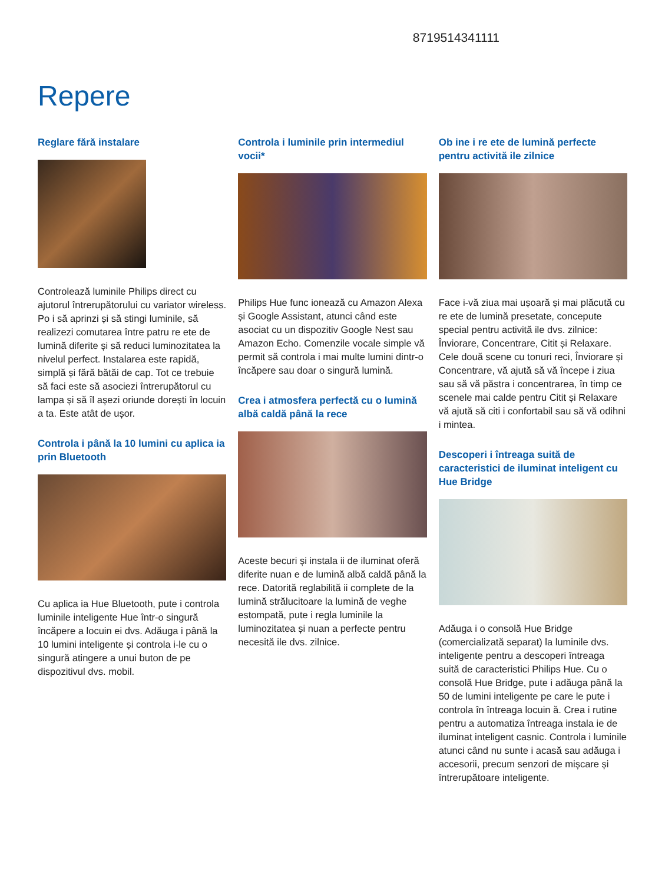8719514341111
Repere
Reglare fără instalare
Controlează luminile Philips direct cu ajutorul întrerupătorului cu variator wireless. Po i să aprinzi și să stingi luminile, să realizezi comutarea între patru re ete de lumină diferite și să reduci luminozitatea la nivelul perfect. Instalarea este rapidă, simplă și fără bătăi de cap. Tot ce trebuie să faci este să asociezi întrerupătorul cu lampa și să îl așezi oriunde dorești în locuin a ta. Este atât de ușor.
Controla i până la 10 lumini cu aplica ia prin Bluetooth
Cu aplica ia Hue Bluetooth, pute i controla luminile inteligente Hue într-o singură încăpere a locuin ei dvs. Adăuga i până la 10 lumini inteligente și controla i-le cu o singură atingere a unui buton de pe dispozitivul dvs. mobil.
Controla i luminile prin intermediul vocii*
Philips Hue func ionează cu Amazon Alexa și Google Assistant, atunci când este asociat cu un dispozitiv Google Nest sau Amazon Echo. Comenzile vocale simple vă permit să controla i mai multe lumini dintr-o încăpere sau doar o singură lumină.
Crea i atmosfera perfectă cu o lumină albă caldă până la rece
Aceste becuri și instala ii de iluminat oferă diferite nuan e de lumină albă caldă până la rece. Datorită reglabilită ii complete de la lumină strălucitoare la lumină de veghe estompată, pute i regla luminile la luminozitatea și nuan a perfecte pentru necesită ile dvs. zilnice.
Ob ine i re ete de lumină perfecte pentru activită ile zilnice
Face i-vă ziua mai ușoară și mai plăcută cu re ete de lumină presetate, concepute special pentru activită ile dvs. zilnice: Înviorare, Concentrare, Citit și Relaxare. Cele două scene cu tonuri reci, Înviorare și Concentrare, vă ajută să vă începe i ziua sau să vă păstra i concentrarea, în timp ce scenele mai calde pentru Citit și Relaxare vă ajută să citi i confortabil sau să vă odihni i mintea.
Descoperi i întreaga suită de caracteristici de iluminat inteligent cu Hue Bridge
Adăuga i o consolă Hue Bridge (comercializată separat) la luminile dvs. inteligente pentru a descoperi întreaga suită de caracteristici Philips Hue. Cu o consolă Hue Bridge, pute i adăuga până la 50 de lumini inteligente pe care le pute i controla în întreaga locuin ă. Crea i rutine pentru a automatiza întreaga instala ie de iluminat inteligent casnic. Controla i luminile atunci când nu sunte i acasă sau adăuga i accesorii, precum senzori de mișcare și întrerupătoare inteligente.